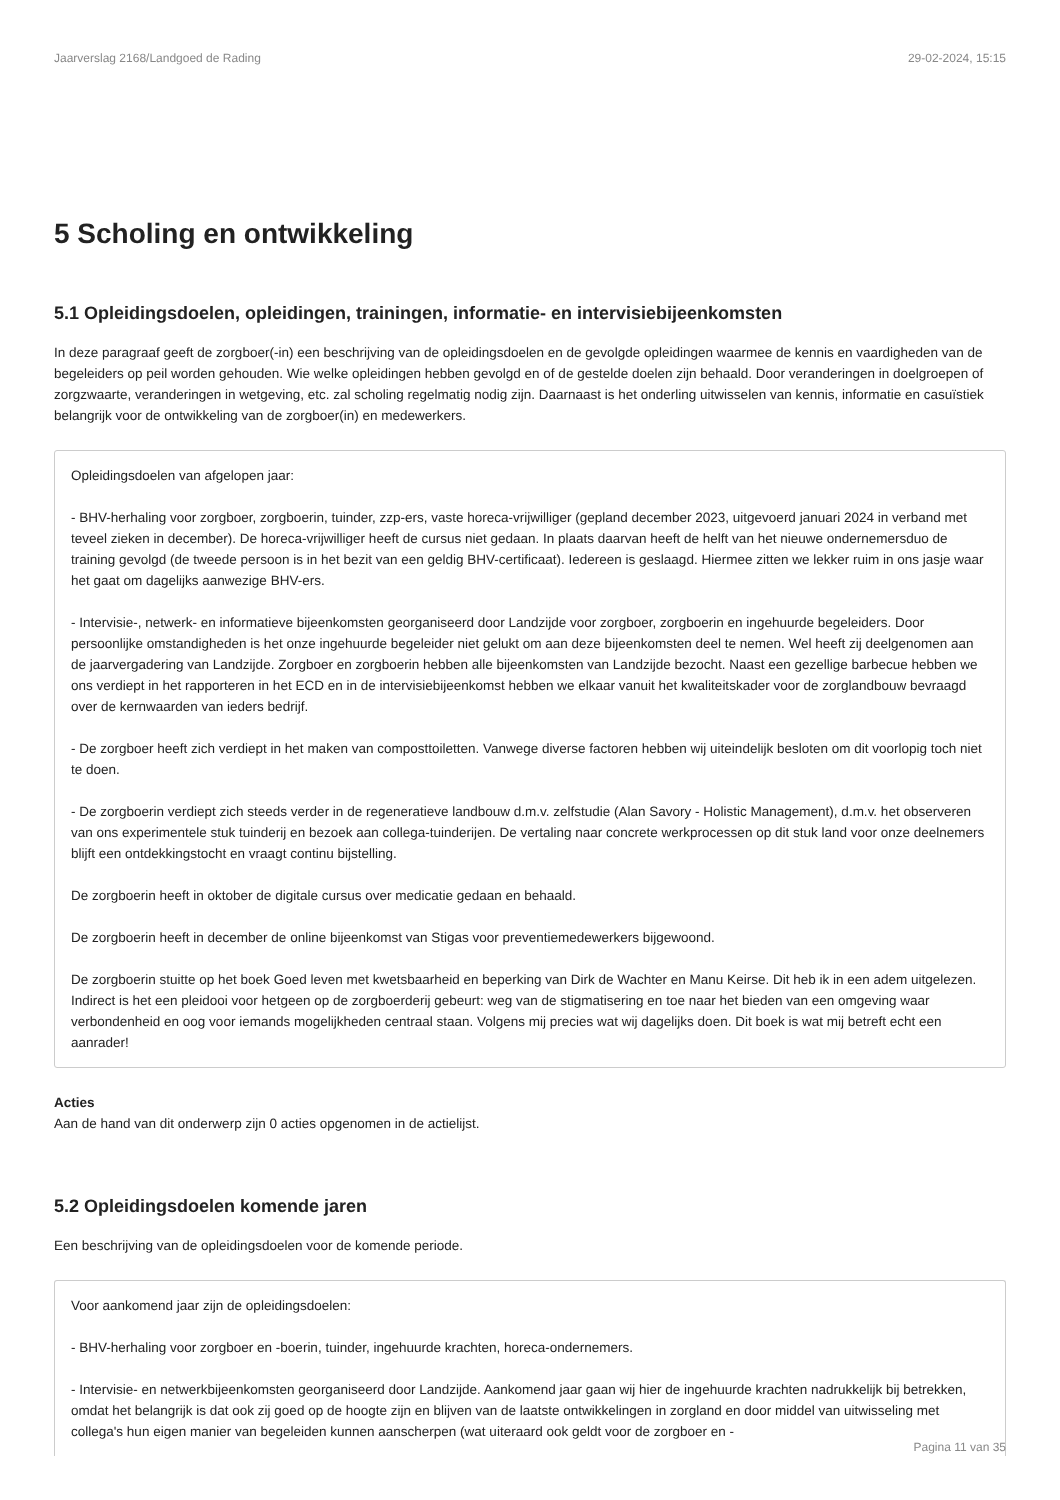Jaarverslag 2168/Landgoed de Rading 29-02-2024, 15:15
5 Scholing en ontwikkeling
5.1 Opleidingsdoelen, opleidingen, trainingen, informatie- en intervisiebijeenkomsten
In deze paragraaf geeft de zorgboer(-in) een beschrijving van de opleidingsdoelen en de gevolgde opleidingen waarmee de kennis en vaardigheden van de begeleiders op peil worden gehouden. Wie welke opleidingen hebben gevolgd en of de gestelde doelen zijn behaald. Door veranderingen in doelgroepen of zorgzwaarte, veranderingen in wetgeving, etc. zal scholing regelmatig nodig zijn. Daarnaast is het onderling uitwisselen van kennis, informatie en casuïstiek belangrijk voor de ontwikkeling van de zorgboer(in) en medewerkers.
Opleidingsdoelen van afgelopen jaar:
- BHV-herhaling voor zorgboer, zorgboerin, tuinder, zzp-ers, vaste horeca-vrijwilliger (gepland december 2023, uitgevoerd januari 2024 in verband met teveel zieken in december). De horeca-vrijwilliger heeft de cursus niet gedaan. In plaats daarvan heeft de helft van het nieuwe ondernemersduo de training gevolgd (de tweede persoon is in het bezit van een geldig BHV-certificaat). Iedereen is geslaagd. Hiermee zitten we lekker ruim in ons jasje waar het gaat om dagelijks aanwezige BHV-ers.
- Intervisie-, netwerk- en informatieve bijeenkomsten georganiseerd door Landzijde voor zorgboer, zorgboerin en ingehuurde begeleiders. Door persoonlijke omstandigheden is het onze ingehuurde begeleider niet gelukt om aan deze bijeenkomsten deel te nemen. Wel heeft zij deelgenomen aan de jaarvergadering van Landzijde. Zorgboer en zorgboerin hebben alle bijeenkomsten van Landzijde bezocht. Naast een gezellige barbecue hebben we ons verdiept in het rapporteren in het ECD en in de intervisiebijeenkomst hebben we elkaar vanuit het kwaliteitskader voor de zorglandbouw bevraagd over de kernwaarden van ieders bedrijf.
- De zorgboer heeft zich verdiept in het maken van composttoiletten. Vanwege diverse factoren hebben wij uiteindelijk besloten om dit voorlopig toch niet te doen.
- De zorgboerin verdiept zich steeds verder in de regeneratieve landbouw d.m.v. zelfstudie (Alan Savory - Holistic Management), d.m.v. het observeren van ons experimentele stuk tuinderij en bezoek aan collega-tuinderijen. De vertaling naar concrete werkprocessen op dit stuk land voor onze deelnemers blijft een ontdekkingstocht en vraagt continu bijstelling.
De zorgboerin heeft in oktober de digitale cursus over medicatie gedaan en behaald.
De zorgboerin heeft in december de online bijeenkomst van Stigas voor preventiemedewerkers bijgewoond.
De zorgboerin stuitte op het boek Goed leven met kwetsbaarheid en beperking van Dirk de Wachter en Manu Keirse. Dit heb ik in een adem uitgelezen. Indirect is het een pleidooi voor hetgeen op de zorgboerderij gebeurt: weg van de stigmatisering en toe naar het bieden van een omgeving waar verbondenheid en oog voor iemands mogelijkheden centraal staan. Volgens mij precies wat wij dagelijks doen. Dit boek is wat mij betreft echt een aanrader!
Acties
Aan de hand van dit onderwerp zijn 0 acties opgenomen in de actielijst.
5.2 Opleidingsdoelen komende jaren
Een beschrijving van de opleidingsdoelen voor de komende periode.
Voor aankomend jaar zijn de opleidingsdoelen:
- BHV-herhaling voor zorgboer en -boerin, tuinder, ingehuurde krachten, horeca-ondernemers.
- Intervisie- en netwerkbijeenkomsten georganiseerd door Landzijde. Aankomend jaar gaan wij hier de ingehuurde krachten nadrukkelijk bij betrekken, omdat het belangrijk is dat ook zij goed op de hoogte zijn en blijven van de laatste ontwikkelingen in zorgland en door middel van uitwisseling met collega's hun eigen manier van begeleiden kunnen aanscherpen (wat uiteraard ook geldt voor de zorgboer en -
Pagina 11 van 35